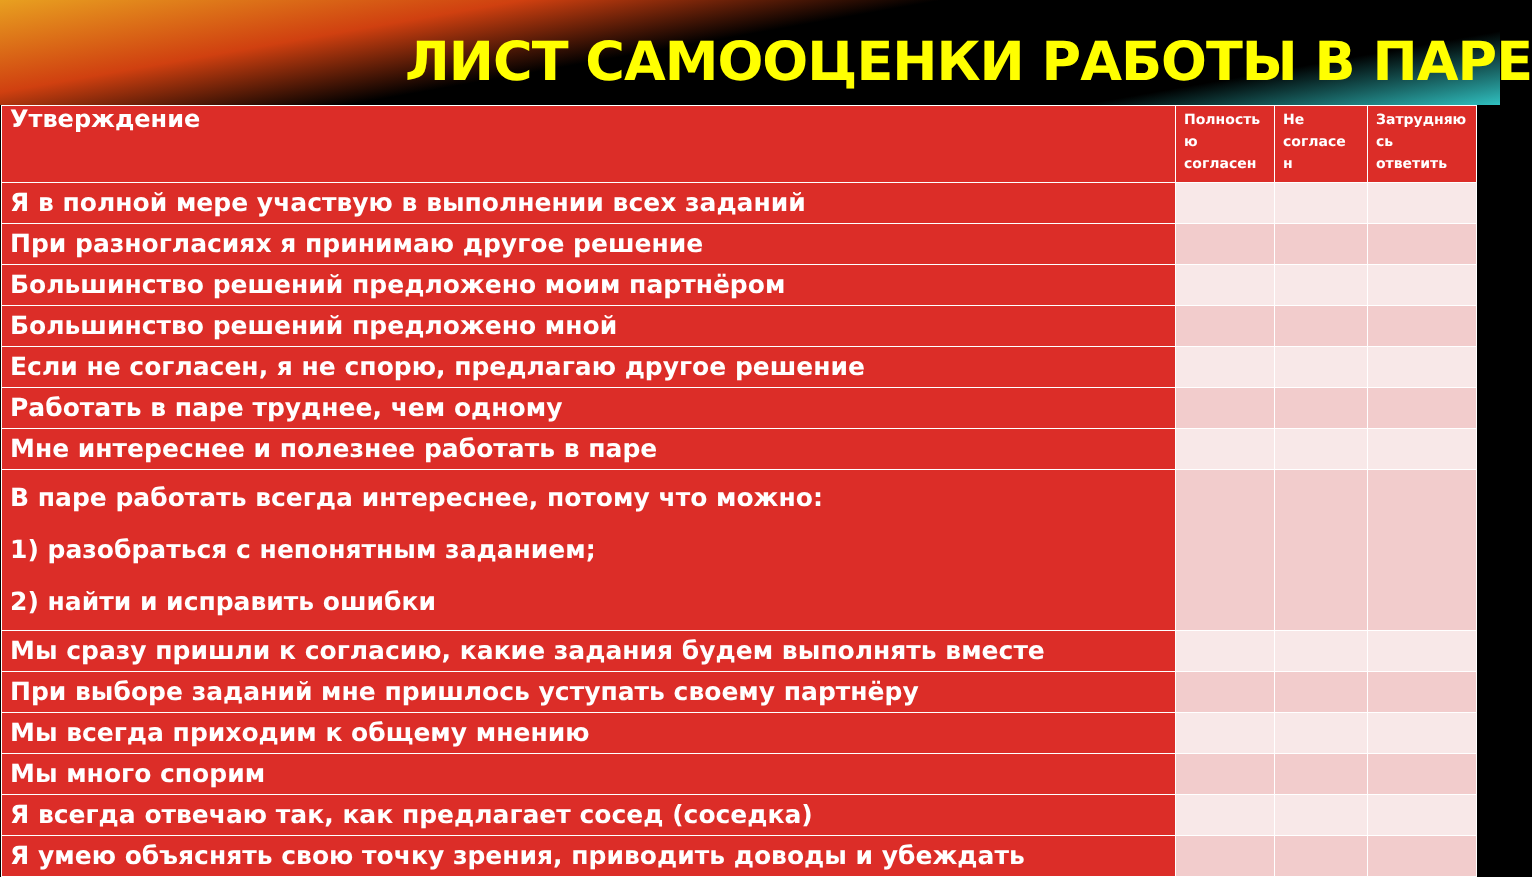ЛИСТ САМООЦЕНКИ РАБОТЫ В ПАРЕ
| Утверждение | Полность ю согласен | Не согласе н | Затрудняю сь ответить |
| --- | --- | --- | --- |
| Я в полной мере участвую в выполнении всех заданий | | | |
| При разногласиях я принимаю другое решение | | | |
| Большинство решений предложено моим партнёром | | | |
| Большинство решений предложено мной | | | |
| Если не согласен, я не спорю, предлагаю другое решение | | | |
| Работать в паре труднее, чем одному | | | |
| Мне интереснее и полезнее работать в паре | | | |
| В паре работать всегда интереснее, потому что можно: 1) разобраться с непонятным заданием; 2) найти и исправить ошибки | | | |
| Мы сразу пришли к согласию, какие задания будем выполнять вместе | | | |
| При выборе заданий мне пришлось уступать своему партнёру | | | |
| Мы всегда приходим к общему мнению | | | |
| Мы много спорим | | | |
| Я всегда отвечаю так, как предлагает сосед (соседка) | | | |
| Я умею объяснять свою точку зрения, приводить доводы и убеждать | | | |